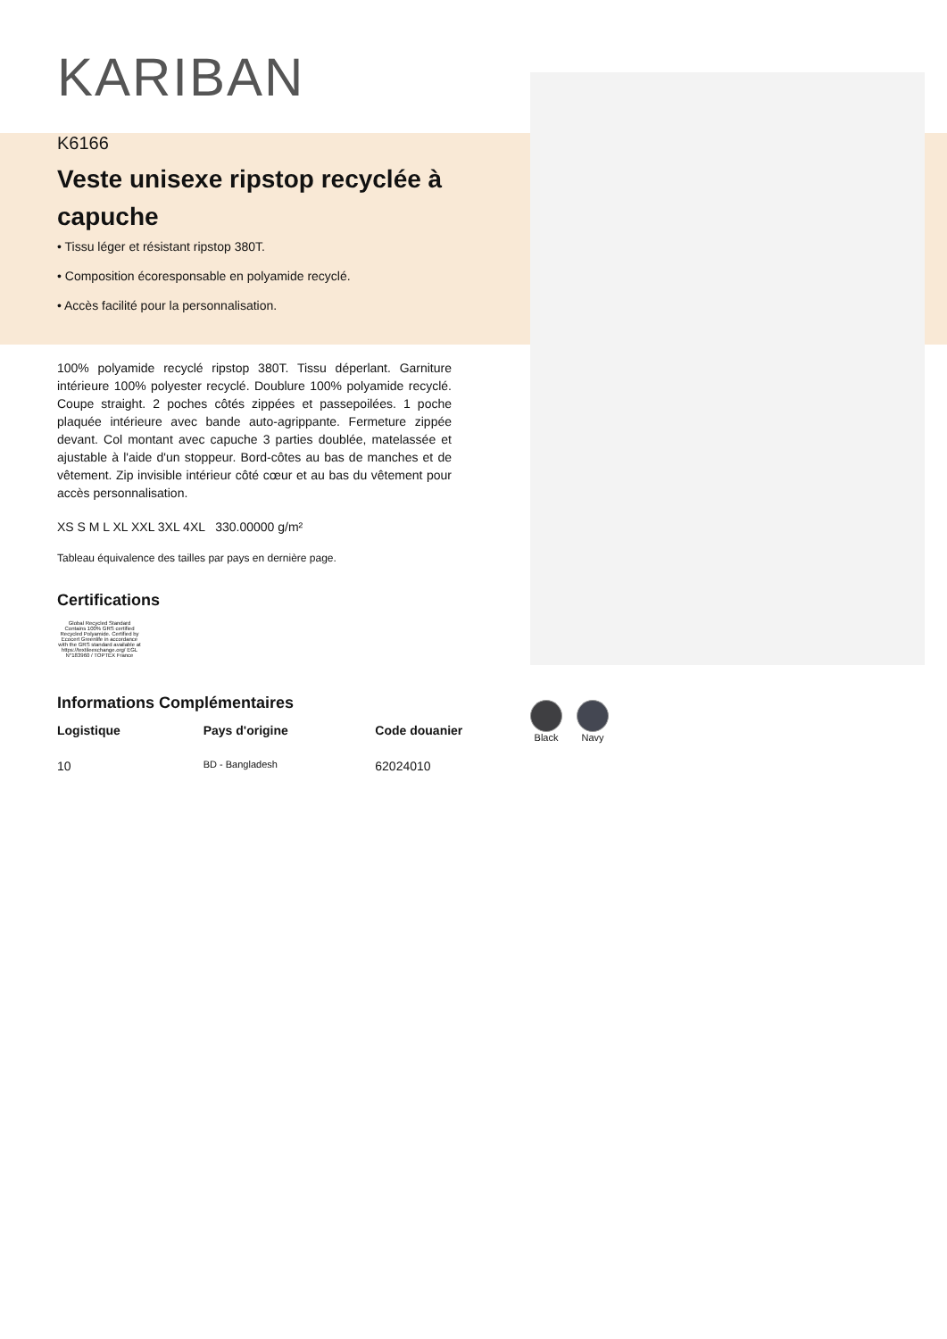KARIBAN
K6166
Veste unisexe ripstop recyclée à capuche
• Tissu léger et résistant ripstop 380T.
• Composition écoresponsable en polyamide recyclé.
• Accès facilité pour la personnalisation.
100% polyamide recyclé ripstop 380T. Tissu déperlant. Garniture intérieure 100% polyester recyclé. Doublure 100% polyamide recyclé. Coupe straight. 2 poches côtés zippées et passepoilées. 1 poche plaquée intérieure avec bande auto-agrippante. Fermeture zippée devant. Col montant avec capuche 3 parties doublée, matelassée et ajustable à l'aide d'un stoppeur. Bord-côtes au bas de manches et de vêtement. Zip invisible intérieur côté cœur et au bas du vêtement pour accès personnalisation.
XS S M L XL XXL 3XL 4XL 330.00000 g/m²
Tableau équivalence des tailles par pays en dernière page.
Certifications
Global Recycled Standard
Contains 100% GRS certified Recycled Polyamide. Certified by Ecocert Greenlife in accordance with the GRS standard available at https://textileexchange.org/ EGL N°183960 / TOPTEX France
Informations Complémentaires
Logistique Pays d'origine Code douanier
10
BD - Bangladesh
62024010
Black Navy